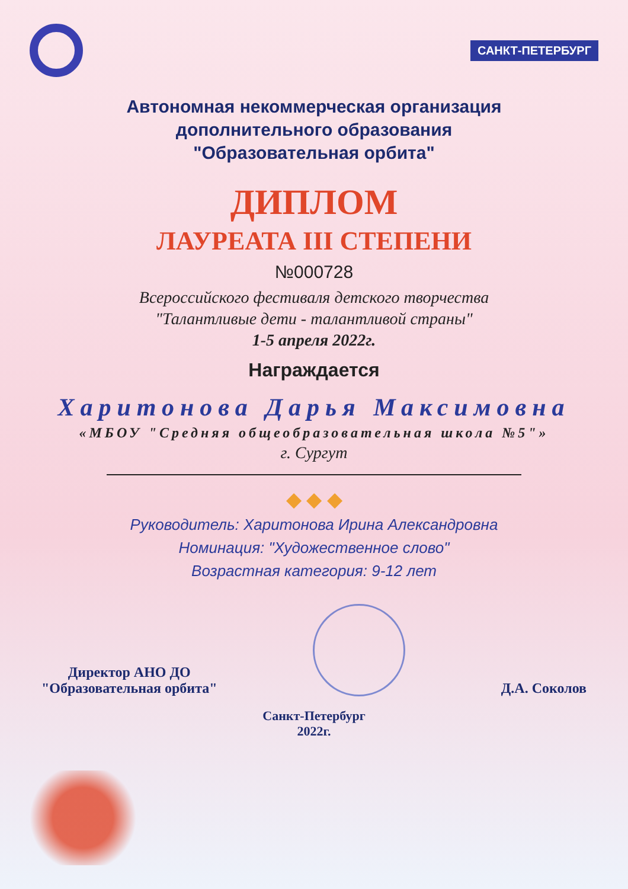САНКТ-ПЕТЕРБУРГ
Автономная некоммерческая организация
дополнительного образования
"Образовательная орбита"
ДИПЛОМ
ЛАУРЕАТА III СТЕПЕНИ
№000728
Всероссийского фестиваля детского творчества
"Талантливые дети - талантливой страны"
1-5 апреля 2022г.
Награждается
Харитонова Дарья Максимовна
«МБОУ "Средняя общеобразовательная школа №5"»
г. Сургут
◆ ◆ ◆
Руководитель: Харитонова Ирина Александровна
Номинация: "Художественное слово"
Возрастная категория: 9-12 лет
Директор АНО ДО
"Образовательная орбита"
Д.А. Соколов
Санкт-Петербург
2022г.